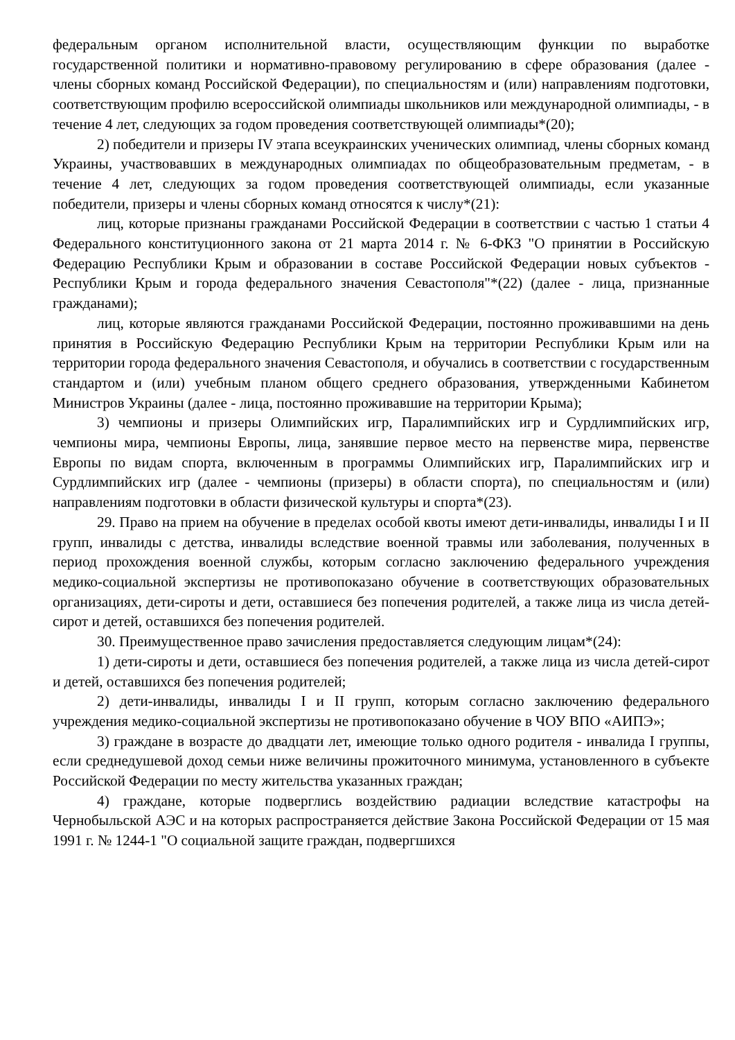федеральным органом исполнительной власти, осуществляющим функции по выработке государственной политики и нормативно-правовому регулированию в сфере образования (далее - члены сборных команд Российской Федерации), по специальностям и (или) направлениям подготовки, соответствующим профилю всероссийской олимпиады школьников или международной олимпиады, - в течение 4 лет, следующих за годом проведения соответствующей олимпиады*(20);
2) победители и призеры IV этапа всеукраинских ученических олимпиад, члены сборных команд Украины, участвовавших в международных олимпиадах по общеобразовательным предметам, - в течение 4 лет, следующих за годом проведения соответствующей олимпиады, если указанные победители, призеры и члены сборных команд относятся к числу*(21):
лиц, которые признаны гражданами Российской Федерации в соответствии с частью 1 статьи 4 Федерального конституционного закона от 21 марта 2014 г. № 6-ФКЗ "О принятии в Российскую Федерацию Республики Крым и образовании в составе Российской Федерации новых субъектов - Республики Крым и города федерального значения Севастополя"*(22) (далее - лица, признанные гражданами);
лиц, которые являются гражданами Российской Федерации, постоянно проживавшими на день принятия в Российскую Федерацию Республики Крым на территории Республики Крым или на территории города федерального значения Севастополя, и обучались в соответствии с государственным стандартом и (или) учебным планом общего среднего образования, утвержденными Кабинетом Министров Украины (далее - лица, постоянно проживавшие на территории Крыма);
3) чемпионы и призеры Олимпийских игр, Паралимпийских игр и Сурдлимпийских игр, чемпионы мира, чемпионы Европы, лица, занявшие первое место на первенстве мира, первенстве Европы по видам спорта, включенным в программы Олимпийских игр, Паралимпийских игр и Сурдлимпийских игр (далее - чемпионы (призеры) в области спорта), по специальностям и (или) направлениям подготовки в области физической культуры и спорта*(23).
29. Право на прием на обучение в пределах особой квоты имеют дети-инвалиды, инвалиды I и II групп, инвалиды с детства, инвалиды вследствие военной травмы или заболевания, полученных в период прохождения военной службы, которым согласно заключению федерального учреждения медико-социальной экспертизы не противопоказано обучение в соответствующих образовательных организациях, дети-сироты и дети, оставшиеся без попечения родителей, а также лица из числа детей-сирот и детей, оставшихся без попечения родителей.
30. Преимущественное право зачисления предоставляется следующим лицам*(24):
1) дети-сироты и дети, оставшиеся без попечения родителей, а также лица из числа детей-сирот и детей, оставшихся без попечения родителей;
2) дети-инвалиды, инвалиды I и II групп, которым согласно заключению федерального учреждения медико-социальной экспертизы не противопоказано обучение в ЧОУ ВПО «АИПЭ»;
3) граждане в возрасте до двадцати лет, имеющие только одного родителя - инвалида I группы, если среднедушевой доход семьи ниже величины прожиточного минимума, установленного в субъекте Российской Федерации по месту жительства указанных граждан;
4) граждане, которые подверглись воздействию радиации вследствие катастрофы на Чернобыльской АЭС и на которых распространяется действие Закона Российской Федерации от 15 мая 1991 г. № 1244-1 "О социальной защите граждан, подвергшихся